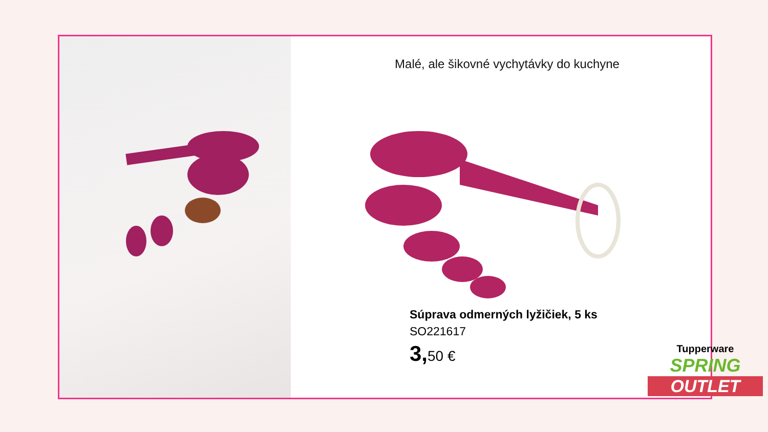Malé, ale šikovné vychytávky do kuchyne
Súprava odmerných lyžičiek, 5 ks
SO221617
3, 50 €
Tupperware
SPRING
OUTLET